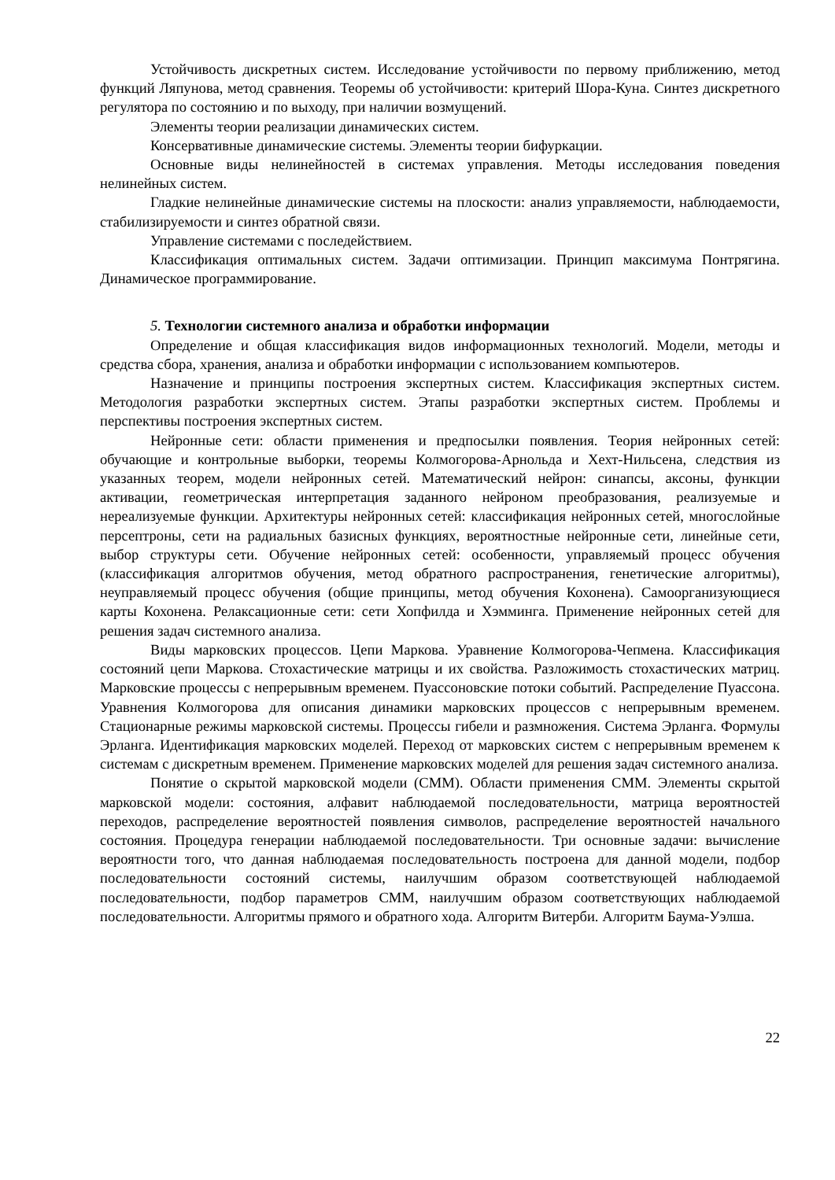Устойчивость дискретных систем. Исследование устойчивости по первому приближению, метод функций Ляпунова, метод сравнения. Теоремы об устойчивости: критерий Шора-Куна. Синтез дискретного регулятора по состоянию и по выходу, при наличии возмущений.
Элементы теории реализации динамических систем.
Консервативные динамические системы. Элементы теории бифуркации.
Основные виды нелинейностей в системах управления. Методы исследования поведения нелинейных систем.
Гладкие нелинейные динамические системы на плоскости: анализ управляемости, наблюдаемости, стабилизируемости и синтез обратной связи.
Управление системами с последействием.
Классификация оптимальных систем. Задачи оптимизации. Принцип максимума Понтрягина. Динамическое программирование.
5. Технологии системного анализа и обработки информации
Определение и общая классификация видов информационных технологий. Модели, методы и средства сбора, хранения, анализа и обработки информации с использованием компьютеров.
Назначение и принципы построения экспертных систем. Классификация экспертных систем. Методология разработки экспертных систем. Этапы разработки экспертных систем. Проблемы и перспективы построения экспертных систем.
Нейронные сети: области применения и предпосылки появления. Теория нейронных сетей: обучающие и контрольные выборки, теоремы Колмогорова-Арнольда и Хехт-Нильсена, следствия из указанных теорем, модели нейронных сетей. Математический нейрон: синапсы, аксоны, функции активации, геометрическая интерпретация заданного нейроном преобразования, реализуемые и нереализуемые функции. Архитектуры нейронных сетей: классификация нейронных сетей, многослойные персептроны, сети на радиальных базисных функциях, вероятностные нейронные сети, линейные сети, выбор структуры сети. Обучение нейронных сетей: особенности, управляемый процесс обучения (классификация алгоритмов обучения, метод обратного распространения, генетические алгоритмы), неуправляемый процесс обучения (общие принципы, метод обучения Кохонена). Самоорганизующиеся карты Кохонена. Релаксационные сети: сети Хопфилда и Хэмминга. Применение нейронных сетей для решения задач системного анализа.
Виды марковских процессов. Цепи Маркова. Уравнение Колмогорова-Чепмена. Классификация состояний цепи Маркова. Стохастические матрицы и их свойства. Разложимость стохастических матриц. Марковские процессы с непрерывным временем. Пуассоновские потоки событий. Распределение Пуассона. Уравнения Колмогорова для описания динамики марковских процессов с непрерывным временем. Стационарные режимы марковской системы. Процессы гибели и размножения. Система Эрланга. Формулы Эрланга. Идентификация марковских моделей. Переход от марковских систем с непрерывным временем к системам с дискретным временем. Применение марковских моделей для решения задач системного анализа.
Понятие о скрытой марковской модели (СММ). Области применения СММ. Элементы скрытой марковской модели: состояния, алфавит наблюдаемой последовательности, матрица вероятностей переходов, распределение вероятностей появления символов, распределение вероятностей начального состояния. Процедура генерации наблюдаемой последовательности. Три основные задачи: вычисление вероятности того, что данная наблюдаемая последовательность построена для данной модели, подбор последовательности состояний системы, наилучшим образом соответствующей наблюдаемой последовательности, подбор параметров СММ, наилучшим образом соответствующих наблюдаемой последовательности. Алгоритмы прямого и обратного хода. Алгоритм Витерби. Алгоритм Баума-Уэлша.
22